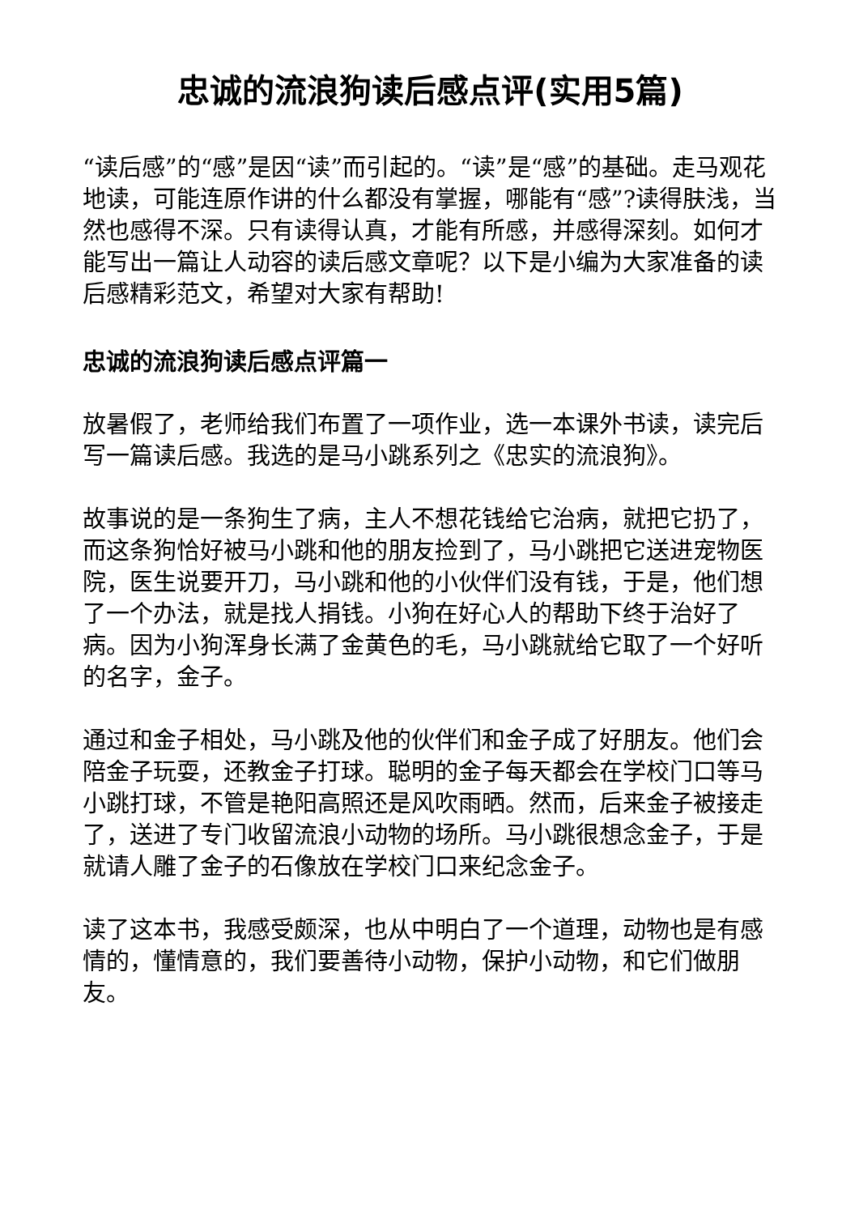忠诚的流浪狗读后感点评(实用5篇)
“读后感”的“感”是因“读”而引起的。“读”是“感”的基础。走马观花地读，可能连原作讲的什么都没有掌握，哪能有“感”?读得肤浅，当然也感得不深。只有读得认真，才能有所感，并感得深刻。如何才能写出一篇让人动容的读后感文章呢？以下是小编为大家准备的读后感精彩范文，希望对大家有帮助!
忠诚的流浪狗读后感点评篇一
放暑假了，老师给我们布置了一项作业，选一本课外书读，读完后写一篇读后感。我选的是马小跳系列之《忠实的流浪狗》。
故事说的是一条狗生了病，主人不想花钱给它治病，就把它扔了，而这条狗恰好被马小跳和他的朋友捡到了，马小跳把它送进宠物医院，医生说要开刀，马小跳和他的小伙伴们没有钱，于是，他们想了一个办法，就是找人捐钱。小狗在好心人的帮助下终于治好了病。因为小狗浑身长满了金黄色的毛，马小跳就给它取了一个好听的名字，金子。
通过和金子相处，马小跳及他的伙伴们和金子成了好朋友。他们会陪金子玩耍，还教金子打球。聪明的金子每天都会在学校门口等马小跳打球，不管是艳阳高照还是风吹雨晒。然而，后来金子被接走了，送进了专门收留流浪小动物的场所。马小跳很想念金子，于是就请人雕了金子的石像放在学校门口来纪念金子。
读了这本书，我感受颇深，也从中明白了一个道理，动物也是有感情的，懂情意的，我们要善待小动物，保护小动物，和它们做朋友。